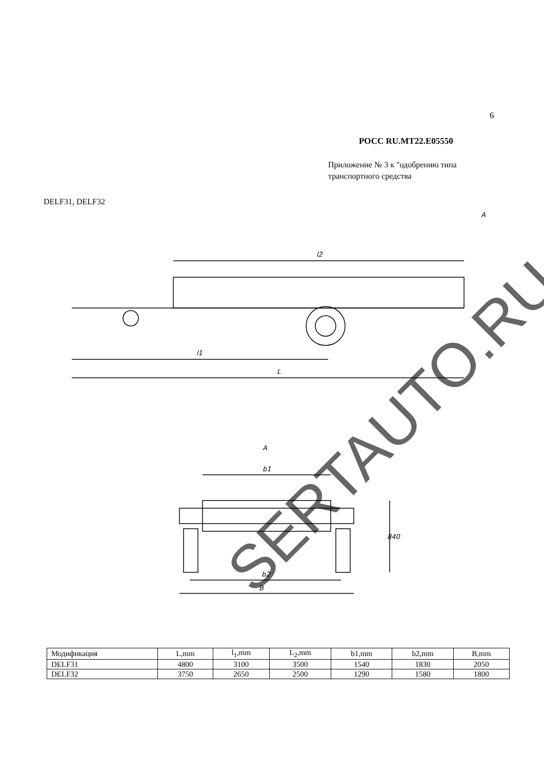6
РОСС RU.MT22.E05550
Приложение № 3 к "одобрению типа
транспортного средства
DELF31, DELF32
l2
l1
L
A
A
b1
b2
B
840
SERTAUTO.RU
| Модификация | L,mm | l<sub>1</sub>,mm | L<sub>2</sub>,mm | b1,mm | b2,mm | B,mm |
| --- | --- | --- | --- | --- | --- | --- |
| DELF31 | 4800 | 3100 | 3500 | 1540 | 1830 | 2050 |
| DELF32 | 3750 | 2650 | 2500 | 1290 | 1580 | 1800 |